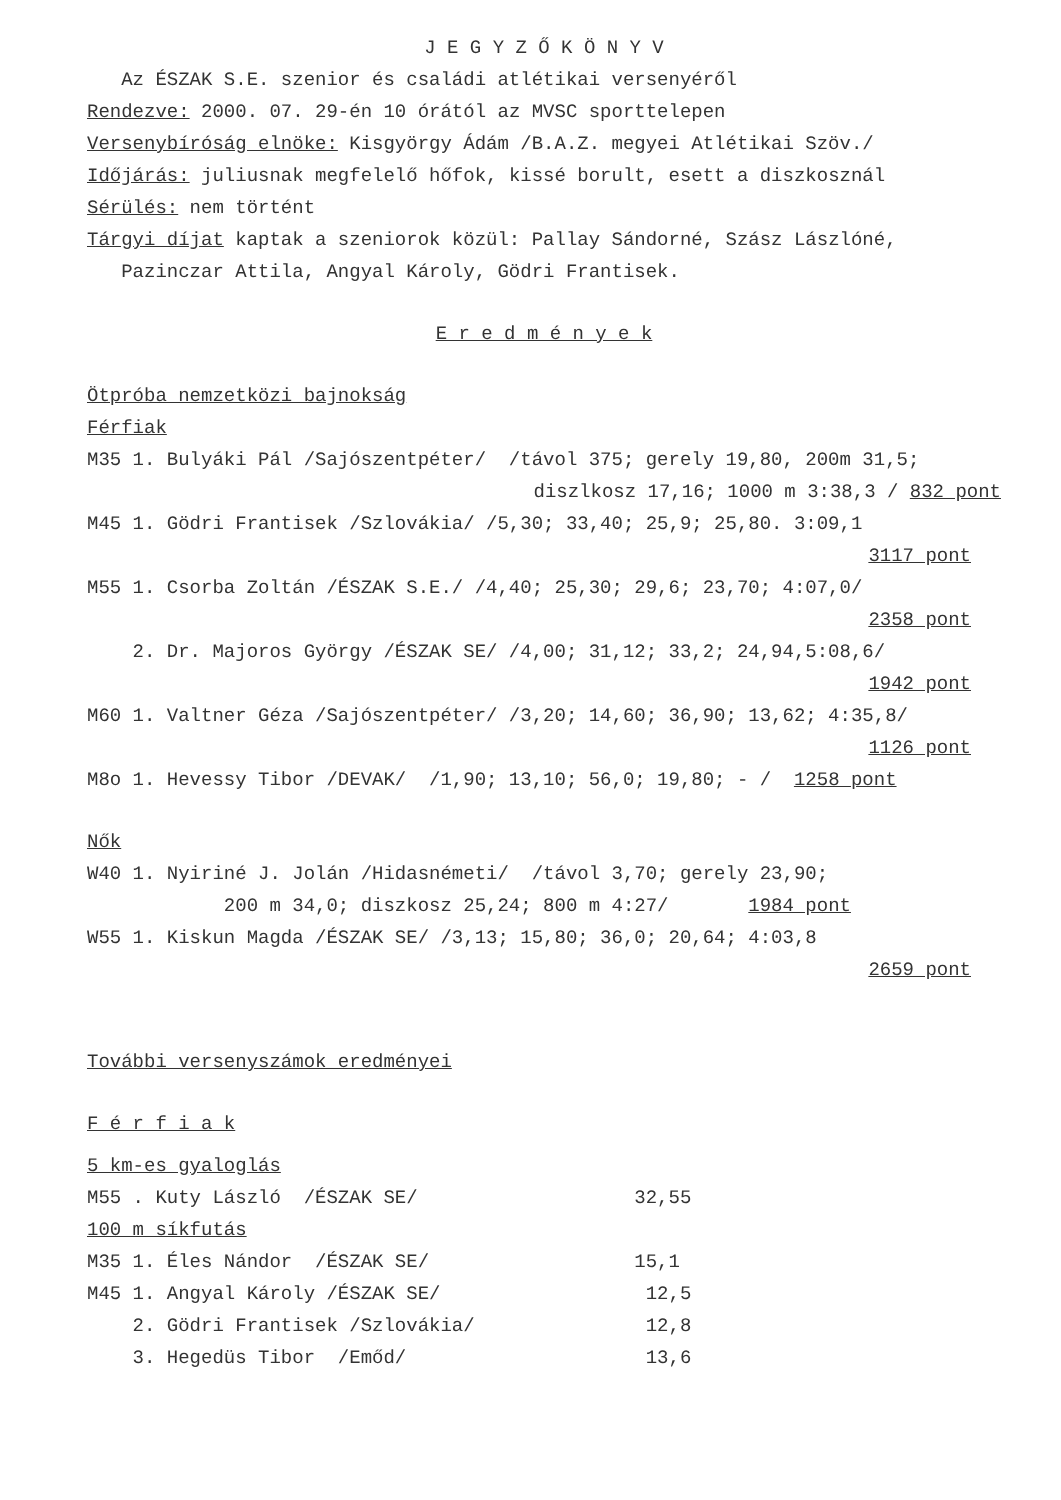J E G Y Z Ő K Ö N Y V
Az ÉSZAK S.E. szenior és családi atlétikai versenyéről
Rendezve: 2000. 07. 29-én 10 órától az MVSC sporttelepen
Versenybíróság elnöke: Kisgyörgy Ádám /B.A.Z. megyei Atlétikai Szöv./
Időjárás: juliusnak megfelelő hőfok, kissé borult, esett a diszkosznál
Sérülés: nem történt
Tárgyi díjat kaptak a szeniorok közül: Pallay Sándorné, Szász Lászlóné,
Pazinczar Attila, Angyal Károly, Gödri Frantisek.
E r e d m é n y e k
Ötpróba nemzetközi bajnokság
Férfiak
M35 1. Bulyáki Pál /Sajószentpéter/ /távol 375; gerely 19,80, 200m 31,5;
diszlkosz 17,16; 1000 m 3:38,3 / 832 pont
M45 1. Gödri Frantisek /Szlovákia/ /5,30; 33,40; 25,9; 25,80. 3:09,1
3117 pont
M55 1. Csorba Zoltán /ÉSZAK S.E./ /4,40; 25,30; 29,6; 23,70; 4:07,0/
2358 pont
2. Dr. Majoros György /ÉSZAK SE/ /4,00; 31,12; 33,2; 24,94,5:08,6/
1942 pont
M60 1. Valtner Géza /Sajószentpéter/ /3,20; 14,60; 36,90; 13,62; 4:35,8/
1126 pont
M8o 1. Hevessy Tibor /DEVAK/ /1,90; 13,10; 56,0; 19,80; - / 1258 pont
Nők
W40 1. Nyiriné J. Jolán /Hidasnémeti/ /távol 3,70; gerely 23,90;
200 m 34,0; diszkosz 25,24; 800 m 4:27/ 1984 pont
W55 1. Kiskun Magda /ÉSZAK SE/ /3,13; 15,80; 36,0; 20,64; 4:03,8
2659 pont
További versenyszámok eredményei
F é r f i a k
5 km-es gyaloglás
M55 . Kuty László /ÉSZAK SE/ 32,55
100 m síkfutás
M35 1. Éles Nándor /ÉSZAK SE/ 15,1
M45 1. Angyal Károly /ÉSZAK SE/ 12,5
2. Gödri Frantisek /Szlovákia/ 12,8
3. Hegedüs Tibor /Emőd/ 13,6